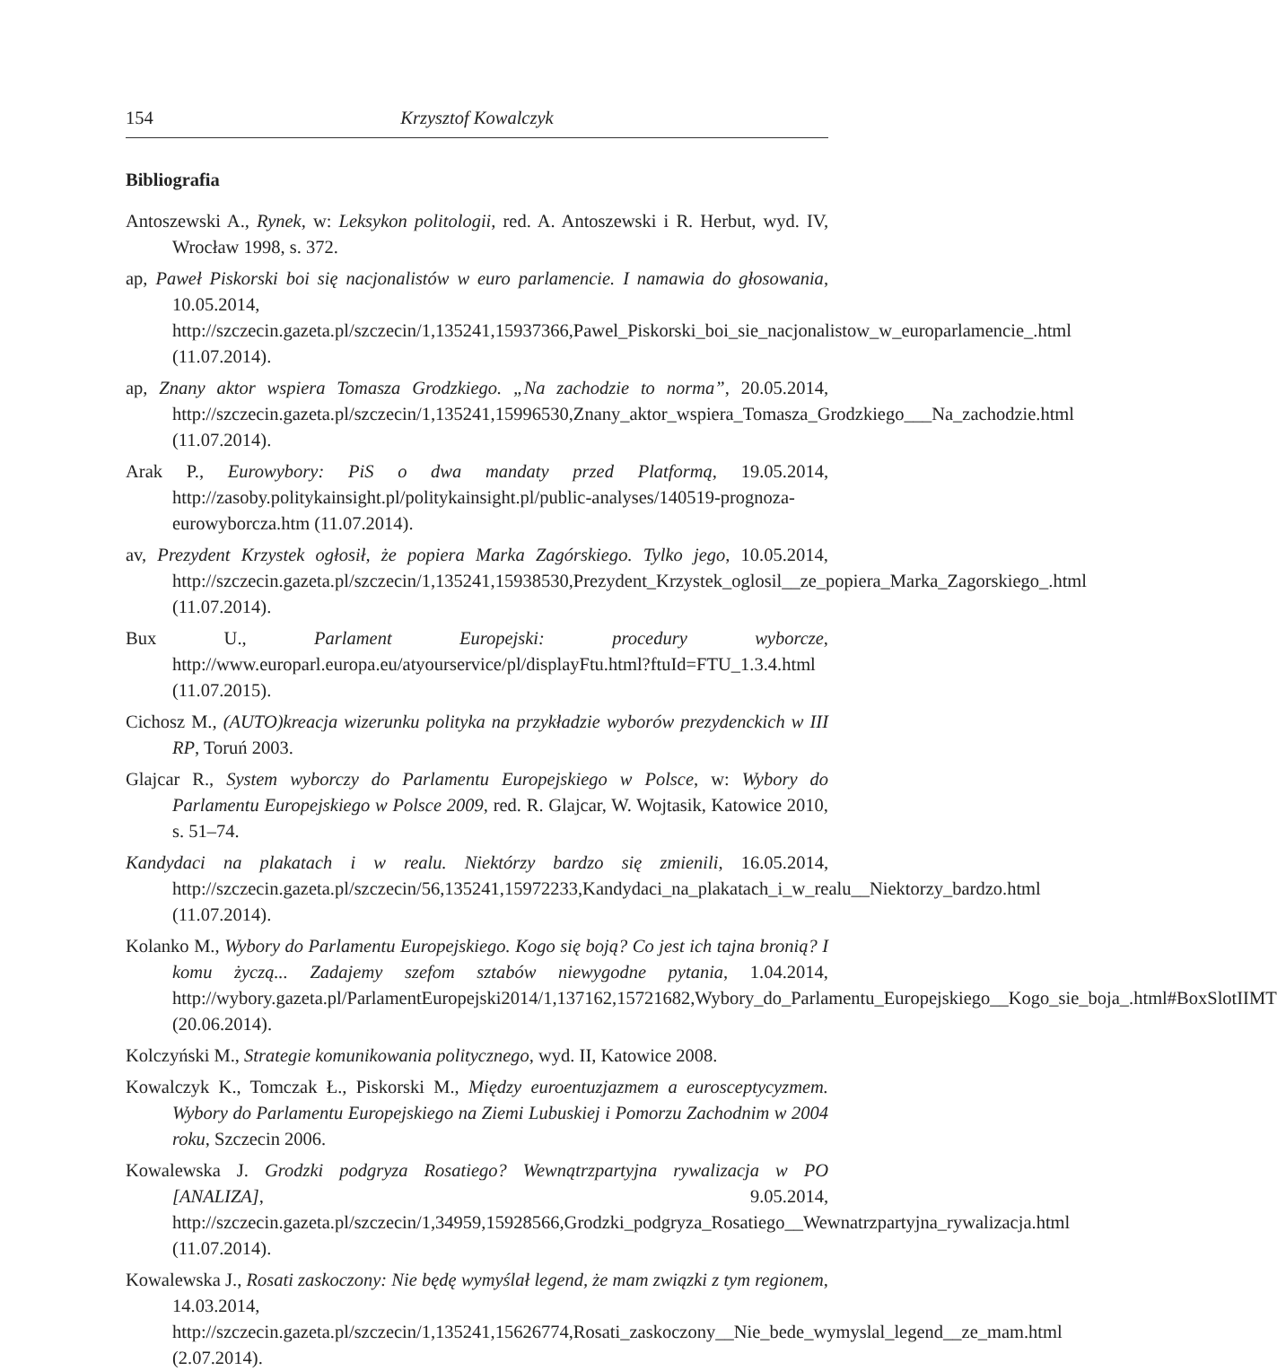154 Krzysztof Kowalczyk
Bibliografia
Antoszewski A., Rynek, w: Leksykon politologii, red. A. Antoszewski i R. Herbut, wyd. IV, Wrocław 1998, s. 372.
ap, Paweł Piskorski boi się nacjonalistów w euro parlamencie. I namawia do głosowania, 10.05.2014, http://szczecin.gazeta.pl/szczecin/1,135241,15937366,Pawel_Piskorski_boi_sie_nacjonalistow_w_europarlamencie_.html (11.07.2014).
ap, Znany aktor wspiera Tomasza Grodzkiego. „Na zachodzie to norma”, 20.05.2014, http://szczecin.gazeta.pl/szczecin/1,135241,15996530,Znany_aktor_wspiera_Tomasza_Grodzkiego___Na_zachodzie.html (11.07.2014).
Arak P., Eurowybory: PiS o dwa mandaty przed Platformą, 19.05.2014, http://zasoby.politykainsight.pl/politykainsight.pl/public-analyses/140519-prognoza-eurowyborcza.htm (11.07.2014).
av, Prezydent Krzystek ogłosił, że popiera Marka Zagórskiego. Tylko jego, 10.05.2014, http://szczecin.gazeta.pl/szczecin/1,135241,15938530,Prezydent_Krzystek_oglosil__ze_popiera_Marka_Zagorskiego_.html (11.07.2014).
Bux U., Parlament Europejski: procedury wyborcze, http://www.europarl.europa.eu/atyourservice/pl/displayFtu.html?ftuId=FTU_1.3.4.html (11.07.2015).
Cichosz M., (AUTO)kreacja wizerunku polityka na przykładzie wyborów prezydenckich w III RP, Toruń 2003.
Glajcar R., System wyborczy do Parlamentu Europejskiego w Polsce, w: Wybory do Parlamentu Europejskiego w Polsce 2009, red. R. Glajcar, W. Wojtasik, Katowice 2010, s. 51–74.
Kandydaci na plakatach i w realu. Niektórzy bardzo się zmienili, 16.05.2014, http://szczecin.gazeta.pl/szczecin/56,135241,15972233,Kandydaci_na_plakatach_i_w_realu__Niektorzy_bardzo.html (11.07.2014).
Kolanko M., Wybory do Parlamentu Europejskiego. Kogo się boją? Co jest ich tajna bronią? I komu życzą... Zadajemy szefom sztabów niewygodne pytania, 1.04.2014, http://wybory.gazeta.pl/ParlamentEuropejski2014/1,137162,15721682,Wybory_do_Parlamentu_Europejskiego__Kogo_sie_boja_.html#BoxSlotIIMT (20.06.2014).
Kolczyński M., Strategie komunikowania politycznego, wyd. II, Katowice 2008.
Kowalczyk K., Tomczak Ł., Piskorski M., Między euroentuzjazmem a eurosceptycyzmem. Wybory do Parlamentu Europejskiego na Ziemi Lubuskiej i Pomorzu Zachodnim w 2004 roku, Szczecin 2006.
Kowalewska J. Grodzki podgryza Rosatiego? Wewnątrzpartyjna rywalizacja w PO [ANALIZA], 9.05.2014, http://szczecin.gazeta.pl/szczecin/1,34959,15928566,Grodzki_podgryza_Rosatiego__Wewnatrzpartyjna_rywalizacja.html (11.07.2014).
Kowalewska J., Rosati zaskoczony: Nie będę wymyślał legend, że mam związki z tym regionem, 14.03.2014, http://szczecin.gazeta.pl/szczecin/1,135241,15626774,Rosati_zaskoczony__Nie_bede_wymyslal_legend__ze_mam.html (2.07.2014).